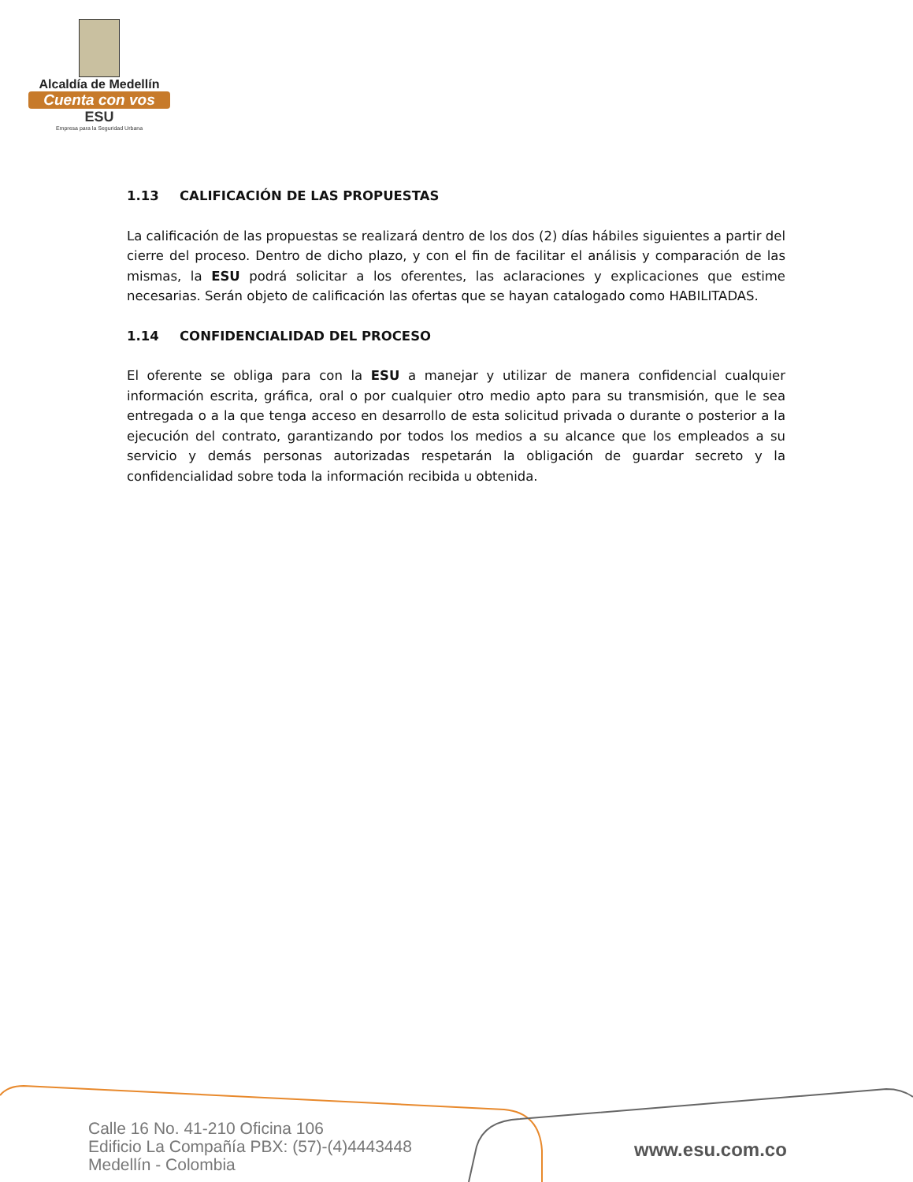Alcaldía de Medellín
Cuenta con vos
ESU
Empresa para la Seguridad Urbana
1.13 CALIFICACIÓN DE LAS PROPUESTAS
La calificación de las propuestas se realizará dentro de los dos (2) días hábiles siguientes a partir del cierre del proceso. Dentro de dicho plazo, y con el fin de facilitar el análisis y comparación de las mismas, la ESU podrá solicitar a los oferentes, las aclaraciones y explicaciones que estime necesarias. Serán objeto de calificación las ofertas que se hayan catalogado como HABILITADAS.
1.14 CONFIDENCIALIDAD DEL PROCESO
El oferente se obliga para con la ESU a manejar y utilizar de manera confidencial cualquier información escrita, gráfica, oral o por cualquier otro medio apto para su transmisión, que le sea entregada o a la que tenga acceso en desarrollo de esta solicitud privada o durante o posterior a la ejecución del contrato, garantizando por todos los medios a su alcance que los empleados a su servicio y demás personas autorizadas respetarán la obligación de guardar secreto y la confidencialidad sobre toda la información recibida u obtenida.
Calle 16 No. 41-210 Oficina 106
Edificio La Compañía PBX: (57)-(4)4443448
Medellín - Colombia
www.esu.com.co